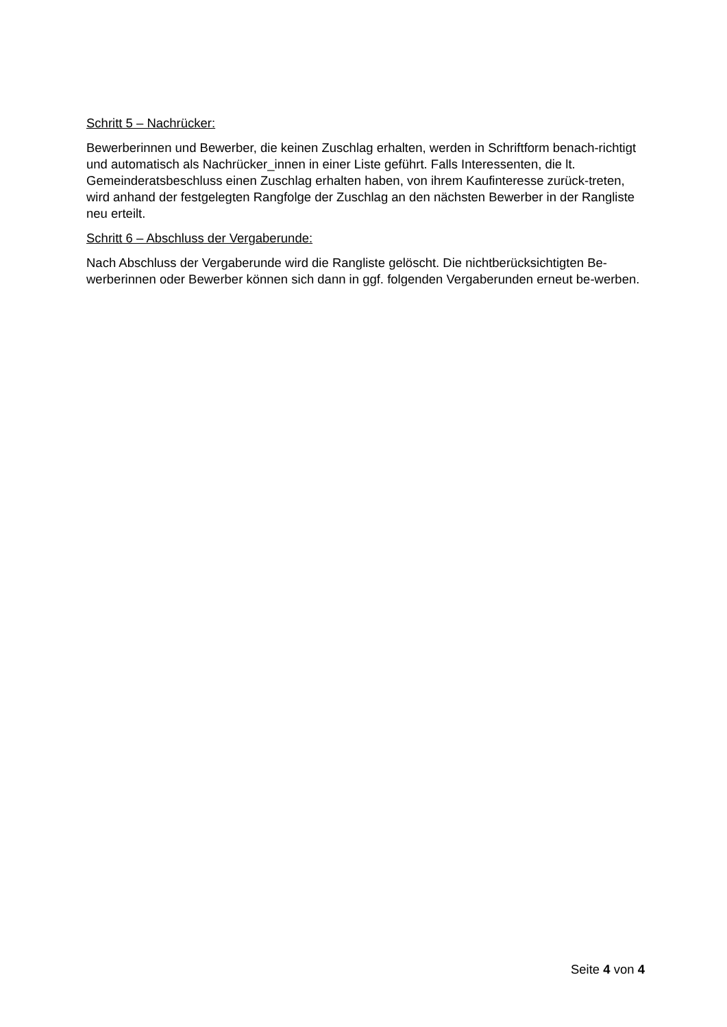Schritt 5 – Nachrücker:
Bewerberinnen und Bewerber, die keinen Zuschlag erhalten, werden in Schriftform benach-richtigt und automatisch als Nachrücker_innen in einer Liste geführt. Falls Interessenten, die lt. Gemeinderatsbeschluss einen Zuschlag erhalten haben, von ihrem Kaufinteresse zurück-treten, wird anhand der festgelegten Rangfolge der Zuschlag an den nächsten Bewerber in der Rangliste neu erteilt.
Schritt 6 – Abschluss der Vergaberunde:
Nach Abschluss der Vergaberunde wird die Rangliste gelöscht. Die nichtberücksichtigten Be-werberinnen oder Bewerber können sich dann in ggf. folgenden Vergaberunden erneut be-werben.
Seite 4 von 4